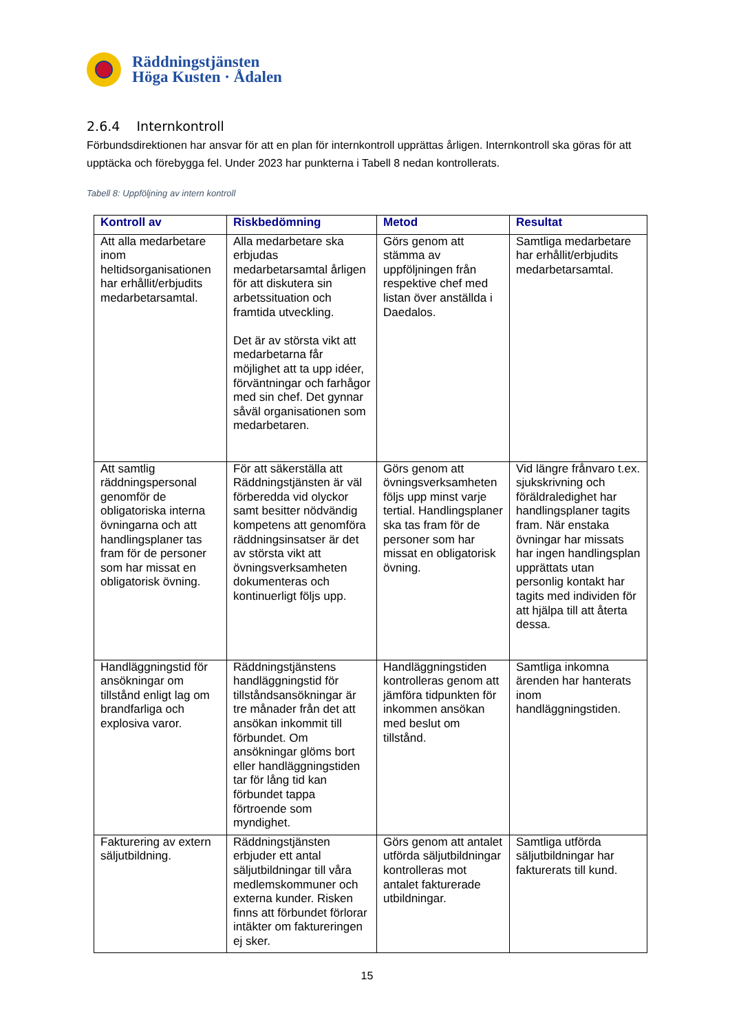Räddningstjänsten
Höga Kusten · Ådalen
2.6.4 Internkontroll
Förbundsdirektionen har ansvar för att en plan för internkontroll upprättas årligen. Internkontroll ska göras för att upptäcka och förebygga fel. Under 2023 har punkterna i Tabell 8 nedan kontrollerats.
Tabell 8: Uppföljning av intern kontroll
| Kontroll av | Riskbedömning | Metod | Resultat |
| --- | --- | --- | --- |
| Att alla medarbetare inom heltidsorganisationen har erhållit/erbjudits medarbetarsamtal. | Alla medarbetare ska erbjudas medarbetarsamtal årligen för att diskutera sin arbetssituation och framtida utveckling. Det är av största vikt att medarbetarna får möjlighet att ta upp idéer, förväntningar och farhågor med sin chef. Det gynnar såväl organisationen som medarbetaren. | Görs genom att stämma av uppföljningen från respektive chef med listan över anställda i Daedalos. | Samtliga medarbetare har erhållit/erbjudits medarbetarsamtal. |
| Att samtlig räddningspersonal genomför de obligatoriska interna övningarna och att handlingsplaner tas fram för de personer som har missat en obligatorisk övning. | För att säkerställa att Räddningstjänsten är väl förberedda vid olyckor samt besitter nödvändig kompetens att genomföra räddningsinsatser är det av största vikt att övningsverksamheten dokumenteras och kontinuerligt följs upp. | Görs genom att övningsverksamheten följs upp minst varje tertial. Handlingsplaner ska tas fram för de personer som har missat en obligatorisk övning. | Vid längre frånvaro t.ex. sjukskrivning och föräldraledighet har handlingsplaner tagits fram. När enstaka övningar har missats har ingen handlingsplan upprättats utan personlig kontakt har tagits med individen för att hjälpa till att återta dessa. |
| Handläggningstid för ansökningar om tillstånd enligt lag om brandfarliga och explosiva varor. | Räddningstjänstens handläggningstid för tillståndsansökningar är tre månader från det att ansökan inkommit till förbundet. Om ansökningar glöms bort eller handläggningstiden tar för lång tid kan förbundet tappa förtroende som myndighet. | Handläggningstiden kontrolleras genom att jämföra tidpunkten för inkommen ansökan med beslut om tillstånd. | Samtliga inkomna ärenden har hanterats inom handläggningstiden. |
| Fakturering av extern säljutbildning. | Räddningstjänsten erbjuder ett antal säljutbildningar till våra medlemskommuner och externa kunder. Risken finns att förbundet förlorar intäkter om faktureringen ej sker. | Görs genom att antalet utförda säljutbildningar kontrolleras mot antalet fakturerade utbildningar. | Samtliga utförda säljutbildningar har fakturerats till kund. |
15